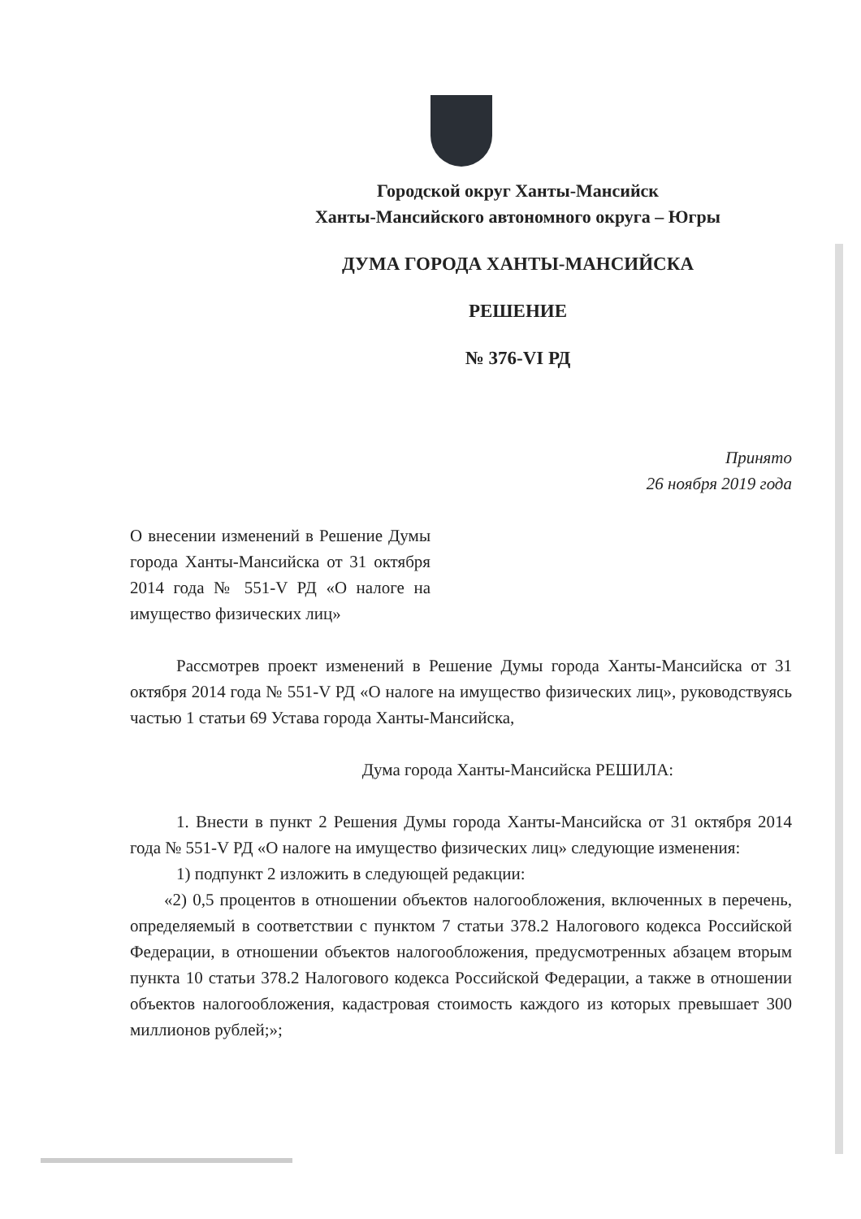Городской округ Ханты-Мансийск
Ханты-Мансийского автономного округа – Югры
ДУМА ГОРОДА ХАНТЫ-МАНСИЙСКА
РЕШЕНИЕ
№ 376-VI РД
Принято
26 ноября 2019 года
О внесении изменений в Решение Думы города Ханты-Мансийска от 31 октября 2014 года № 551-V РД «О налоге на имущество физических лиц»
Рассмотрев проект изменений в Решение Думы города Ханты-Мансийска от 31 октября 2014 года № 551-V РД «О налоге на имущество физических лиц», руководствуясь частью 1 статьи 69 Устава города Ханты-Мансийска,
Дума города Ханты-Мансийска РЕШИЛА:
1. Внести в пункт 2 Решения Думы города Ханты-Мансийска от 31 октября 2014 года № 551-V РД «О налоге на имущество физических лиц» следующие изменения:
1) подпункт 2 изложить в следующей редакции:
«2) 0,5 процентов в отношении объектов налогообложения, включенных в перечень, определяемый в соответствии с пунктом 7 статьи 378.2 Налогового кодекса Российской Федерации, в отношении объектов налогообложения, предусмотренных абзацем вторым пункта 10 статьи 378.2 Налогового кодекса Российской Федерации, а также в отношении объектов налогообложения, кадастровая стоимость каждого из которых превышает 300 миллионов рублей;»;